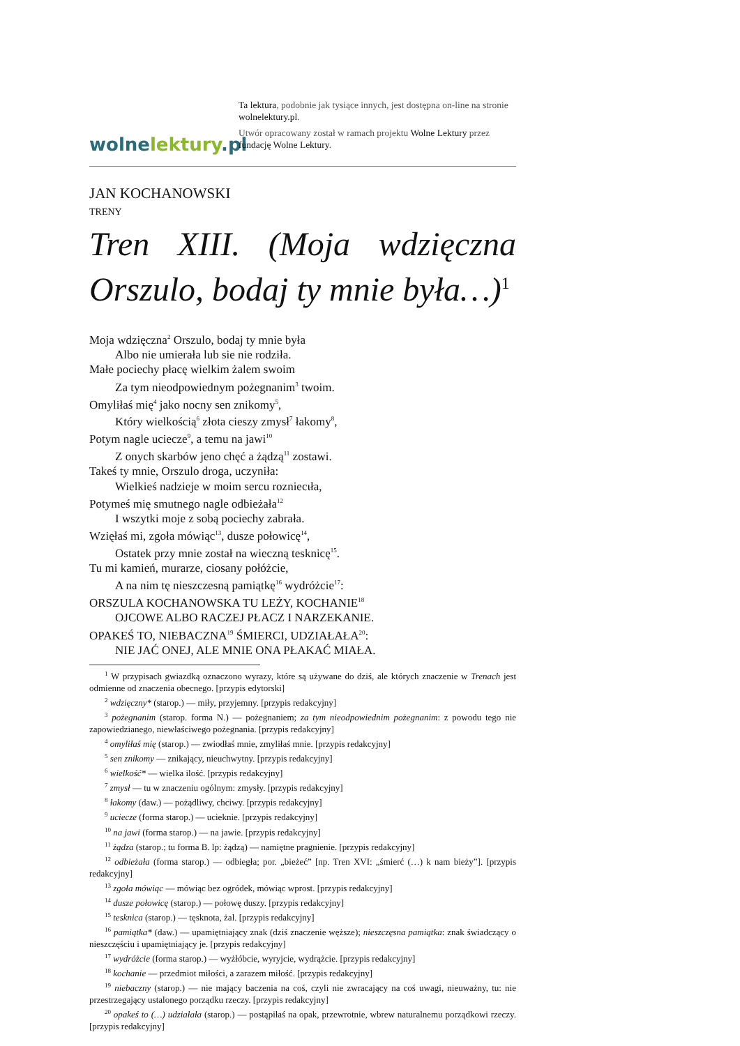wolnelektury.pl
Ta lektura, podobnie jak tysiące innych, jest dostępna on-line na stronie wolnelektury.pl.
Utwór opracowany został w ramach projektu Wolne Lektury przez fundację Wolne Lektury.
JAN KOCHANOWSKI
TRENY
Tren XIII. (Moja wdzięczna Orszulo, bodaj ty mnie była…)<sup>1</sup>
Moja wdzięczna<sup>2</sup> Orszulo, bodaj ty mnie była
Albo nie umierała lub sie nie rodziła.
Małe pociechy płacę wielkim żalem swoim
Za tym nieodpowiednym pożegnanim<sup>3</sup> twoim.
Omyliłaś mię<sup>4</sup> jako nocny sen znikomy<sup>5</sup>,
Który wielkością<sup>6</sup> złota cieszy zmysł<sup>7</sup> łakomy<sup>8</sup>,
Potym nagle uciecze<sup>9</sup>, a temu na jawi<sup>10</sup>
Z onych skarbów jeno chęć a żądzą<sup>11</sup> zostawi.
Takeś ty mnie, Orszulo droga, uczyniła:
Wielkieś nadzieje w moim sercu rozniecιła,
Potymeś mię smutnego nagle odbieżała<sup>12</sup>
I wszytki moje z sobą pociechy zabrała.
Wzięłaś mi, zgoła mówiąc<sup>13</sup>, dusze połowicę<sup>14</sup>,
Ostatek przy mnie został na wieczną tesknicę<sup>15</sup>.
Tu mi kamień, murarze, ciosany połóżcie,
A na nim tę nieszczesną pamiątkę<sup>16</sup> wydróżcie<sup>17</sup>:
ORSZULA KOCHANOWSKA TU LEŻY, KOCHANIE<sup>18</sup>
OJCOWE ALBO RACZEJ PŁACZ I NARZEKANIE.
OPAKEŚ TO, NIEBACZNA<sup>19</sup> ŚMIERCI, UDZIAŁAŁA<sup>20</sup>:
NIE JAĆ ONEJ, ALE MNIE ONA PŁAKAĆ MIAŁA.
<sup>1</sup> W przypisach gwiazdką oznaczono wyrazy, które są używane do dziś, ale których znaczenie w Trenach jest odmienne od znaczenia obecnego. [przypis edytorski]
<sup>2</sup> wdzięczny* (starop.) — miły, przyjemny. [przypis redakcyjny]
<sup>3</sup> pożegnanim (starop. forma N.) — pożegnaniem; za tym nieodpowiednim pożegnanim: z powodu tego nie zapowiedzianego, niewłaściwego pożegnania. [przypis redakcyjny]
<sup>4</sup> omyliłaś mię (starop.) — zwiodłaś mnie, zmyliłaś mnie. [przypis redakcyjny]
<sup>5</sup> sen znikomy — znikający, nieuchwytny. [przypis redakcyjny]
<sup>6</sup> wielkość* — wielka ilość. [przypis redakcyjny]
<sup>7</sup> zmysł — tu w znaczeniu ogólnym: zmysły. [przypis redakcyjny]
<sup>8</sup> łakomy (daw.) — pożądliwy, chciwy. [przypis redakcyjny]
<sup>9</sup> uciecze (forma starop.) — ucieknie. [przypis redakcyjny]
<sup>10</sup> na jawi (forma starop.) — na jawie. [przypis redakcyjny]
<sup>11</sup> żądza (starop.; tu forma B. lp: żądzą) — namiętne pragnienie. [przypis redakcyjny]
<sup>12</sup> odbieżała (forma starop.) — odbiegła; por. „bieżeć” [np. Tren XVI: „śmierć (…) k nam bieży”]. [przypis redakcyjny]
<sup>13</sup> zgoła mówiąc — mówiąc bez ogródek, mówiąc wprost. [przypis redakcyjny]
<sup>14</sup> dusze połowicę (starop.) — połowę duszy. [przypis redakcyjny]
<sup>15</sup> tesknica (starop.) — tęsknota, żal. [przypis redakcyjny]
<sup>16</sup> pamiątka* (daw.) — upamiętniający znak (dziś znaczenie węższe); nieszczęsna pamiątka: znak świadczący o nieszczęściu i upamiętniający je. [przypis redakcyjny]
<sup>17</sup> wydróżcie (forma starop.) — wyżłóbcie, wyryjcie, wydrążcie. [przypis redakcyjny]
<sup>18</sup> kochanie — przedmiot miłości, a zarazem miłość. [przypis redakcyjny]
<sup>19</sup> niebaczny (starop.) — nie mający baczenia na coś, czyli nie zwracający na coś uwagi, nieuważny, tu: nie przestrzegający ustalonego porządku rzeczy. [przypis redakcyjny]
<sup>20</sup> opakeś to (…) udziałała (starop.) — postąpiłaś na opak, przewrotnie, wbrew naturalnemu porządkowi rzeczy. [przypis redakcyjny]